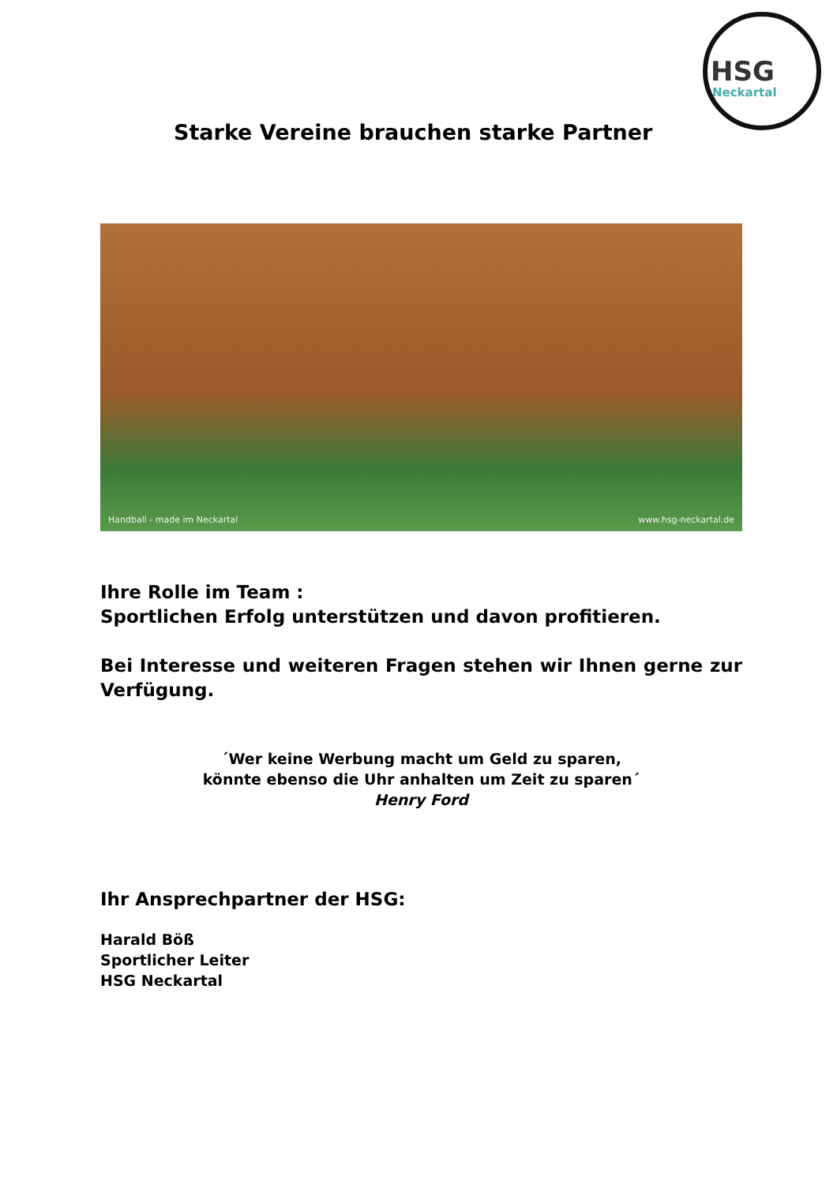HSG
Neckartal
Starke Vereine brauchen starke Partner
Handball - made im Neckartal www.hsg-neckartal.de
Ihre Rolle im Team :
Sportlichen Erfolg unterstützen und davon profitieren.
Bei Interesse und weiteren Fragen stehen wir Ihnen gerne zur Verfügung.
´Wer keine Werbung macht um Geld zu sparen,
könnte ebenso die Uhr anhalten um Zeit zu sparen´
Henry Ford
Ihr Ansprechpartner der HSG:
Harald Böß
Sportlicher Leiter
HSG Neckartal